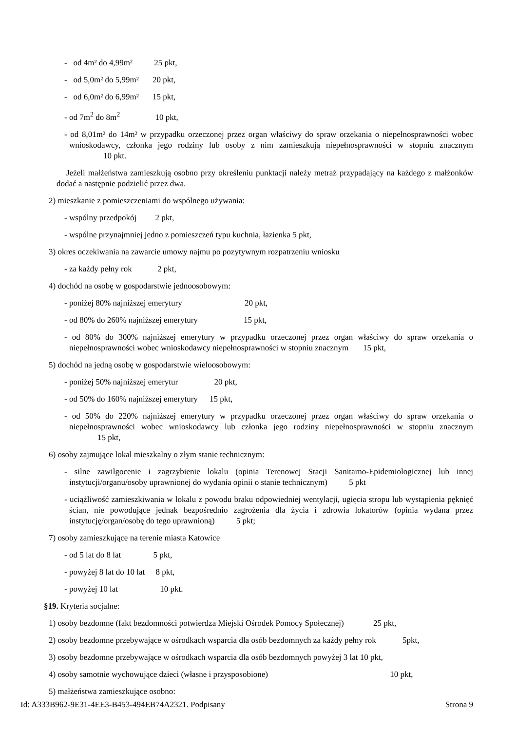- od 4m² do 4,99m² 25 pkt,
- od 5,0m² do 5,99m² 20 pkt,
- od 6,0m² do 6,99m² 15 pkt,
- od 7m<sup>2</sup> do 8m<sup>2</sup> 10 pkt,
- od 8,01m² do 14m² w przypadku orzeczonej przez organ właściwy do spraw orzekania o niepełnosprawności wobec wnioskodawcy, członka jego rodziny lub osoby z nim zamieszkują niepełnosprawności w stopniu znacznym 10 pkt.
Jeżeli małżeństwa zamieszkują osobno przy określeniu punktacji należy metraż przypadający na każdego z małżonków dodać a następnie podzielić przez dwa.
2) mieszkanie z pomieszczeniami do wspólnego używania:
- wspólny przedpokój 2 pkt,
- wspólne przynajmniej jedno z pomieszczeń typu kuchnia, łazienka 5 pkt,
3) okres oczekiwania na zawarcie umowy najmu po pozytywnym rozpatrzeniu wniosku
- za każdy pełny rok 2 pkt,
4) dochód na osobę w gospodarstwie jednoosobowym:
- poniżej 80% najniższej emerytury 20 pkt,
- od 80% do 260% najniższej emerytury 15 pkt,
- od 80% do 300% najniższej emerytury w przypadku orzeczonej przez organ właściwy do spraw orzekania o niepełnosprawności wobec wnioskodawcy niepełnosprawności w stopniu znacznym 15 pkt,
5) dochód na jedną osobę w gospodarstwie wieloosobowym:
- poniżej 50% najniższej emerytur 20 pkt,
- od 50% do 160% najniższej emerytury 15 pkt,
- od 50% do 220% najniższej emerytury w przypadku orzeczonej przez organ właściwy do spraw orzekania o niepełnosprawności wobec wnioskodawcy lub członka jego rodziny niepełnosprawności w stopniu znacznym 15 pkt,
6) osoby zajmujące lokal mieszkalny o złym stanie technicznym:
- silne zawilgocenie i zagrzybienie lokalu (opinia Terenowej Stacji Sanitarno-Epidemiologicznej lub innej instytucji/organu/osoby uprawnionej do wydania opinii o stanie technicznym) 5 pkt
- uciążliwość zamieszkiwania w lokalu z powodu braku odpowiedniej wentylacji, ugięcia stropu lub wystąpienia pęknięć ścian, nie powodujące jednak bezpośrednio zagrożenia dla życia i zdrowia lokatorów (opinia wydana przez instytucję/organ/osobę do tego uprawnioną) 5 pkt;
7) osoby zamieszkujące na terenie miasta Katowice
- od 5 lat do 8 lat 5 pkt,
- powyżej 8 lat do 10 lat 8 pkt,
- powyżej 10 lat 10 pkt.
§19. Kryteria socjalne:
1) osoby bezdomne (fakt bezdomności potwierdza Miejski Ośrodek Pomocy Społecznej) 25 pkt,
2) osoby bezdomne przebywające w ośrodkach wsparcia dla osób bezdomnych za każdy pełny rok 5pkt,
3) osoby bezdomne przebywające w ośrodkach wsparcia dla osób bezdomnych powyżej 3 lat 10 pkt,
4) osoby samotnie wychowujące dzieci (własne i przysposobione) 10 pkt,
5) małżeństwa zamieszkujące osobno:
Id: A333B962-9E31-4EE3-B453-494EB74A2321. Podpisany Strona 9